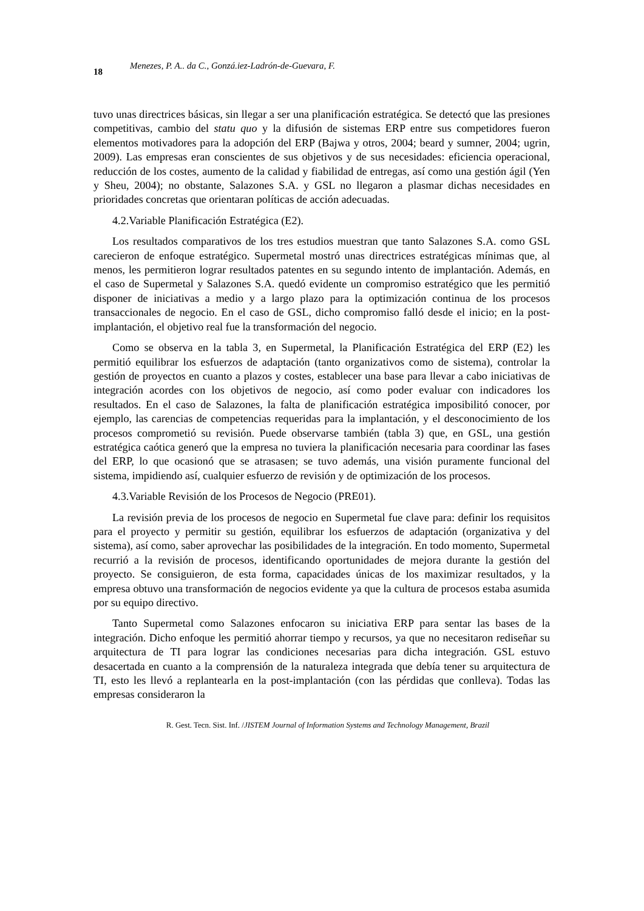18 Menezes, P. A.. da C., Gonzá.iez-Ladrón-de-Guevara, F.
tuvo unas directrices básicas, sin llegar a ser una planificación estratégica. Se detectó que las presiones competitivas, cambio del statu quo y la difusión de sistemas ERP entre sus competidores fueron elementos motivadores para la adopción del ERP (Bajwa y otros, 2004; beard y sumner, 2004; ugrin, 2009). Las empresas eran conscientes de sus objetivos y de sus necesidades: eficiencia operacional, reducción de los costes, aumento de la calidad y fiabilidad de entregas, así como una gestión ágil (Yen y Sheu, 2004); no obstante, Salazones S.A. y GSL no llegaron a plasmar dichas necesidades en prioridades concretas que orientaran políticas de acción adecuadas.
4.2.Variable Planificación Estratégica (E2).
Los resultados comparativos de los tres estudios muestran que tanto Salazones S.A. como GSL carecieron de enfoque estratégico. Supermetal mostró unas directrices estratégicas mínimas que, al menos, les permitieron lograr resultados patentes en su segundo intento de implantación. Además, en el caso de Supermetal y Salazones S.A. quedó evidente un compromiso estratégico que les permitió disponer de iniciativas a medio y a largo plazo para la optimización continua de los procesos transaccionales de negocio. En el caso de GSL, dicho compromiso falló desde el inicio; en la post-implantación, el objetivo real fue la transformación del negocio.
Como se observa en la tabla 3, en Supermetal, la Planificación Estratégica del ERP (E2) les permitió equilibrar los esfuerzos de adaptación (tanto organizativos como de sistema), controlar la gestión de proyectos en cuanto a plazos y costes, establecer una base para llevar a cabo iniciativas de integración acordes con los objetivos de negocio, así como poder evaluar con indicadores los resultados. En el caso de Salazones, la falta de planificación estratégica imposibilitó conocer, por ejemplo, las carencias de competencias requeridas para la implantación, y el desconocimiento de los procesos comprometió su revisión. Puede observarse también (tabla 3) que, en GSL, una gestión estratégica caótica generó que la empresa no tuviera la planificación necesaria para coordinar las fases del ERP, lo que ocasionó que se atrasasen; se tuvo además, una visión puramente funcional del sistema, impidiendo así, cualquier esfuerzo de revisión y de optimización de los procesos.
4.3.Variable Revisión de los Procesos de Negocio (PRE01).
La revisión previa de los procesos de negocio en Supermetal fue clave para: definir los requisitos para el proyecto y permitir su gestión, equilibrar los esfuerzos de adaptación (organizativa y del sistema), así como, saber aprovechar las posibilidades de la integración. En todo momento, Supermetal recurrió a la revisión de procesos, identificando oportunidades de mejora durante la gestión del proyecto. Se consiguieron, de esta forma, capacidades únicas de los maximizar resultados, y la empresa obtuvo una transformación de negocios evidente ya que la cultura de procesos estaba asumida por su equipo directivo.
Tanto Supermetal como Salazones enfocaron su iniciativa ERP para sentar las bases de la integración. Dicho enfoque les permitió ahorrar tiempo y recursos, ya que no necesitaron rediseñar su arquitectura de TI para lograr las condiciones necesarias para dicha integración. GSL estuvo desacertada en cuanto a la comprensión de la naturaleza integrada que debía tener su arquitectura de TI, esto les llevó a replantearla en la post-implantación (con las pérdidas que conlleva). Todas las empresas consideraron la
R. Gest. Tecn. Sist. Inf. /JISTEM Journal of Information Systems and Technology Management, Brazil